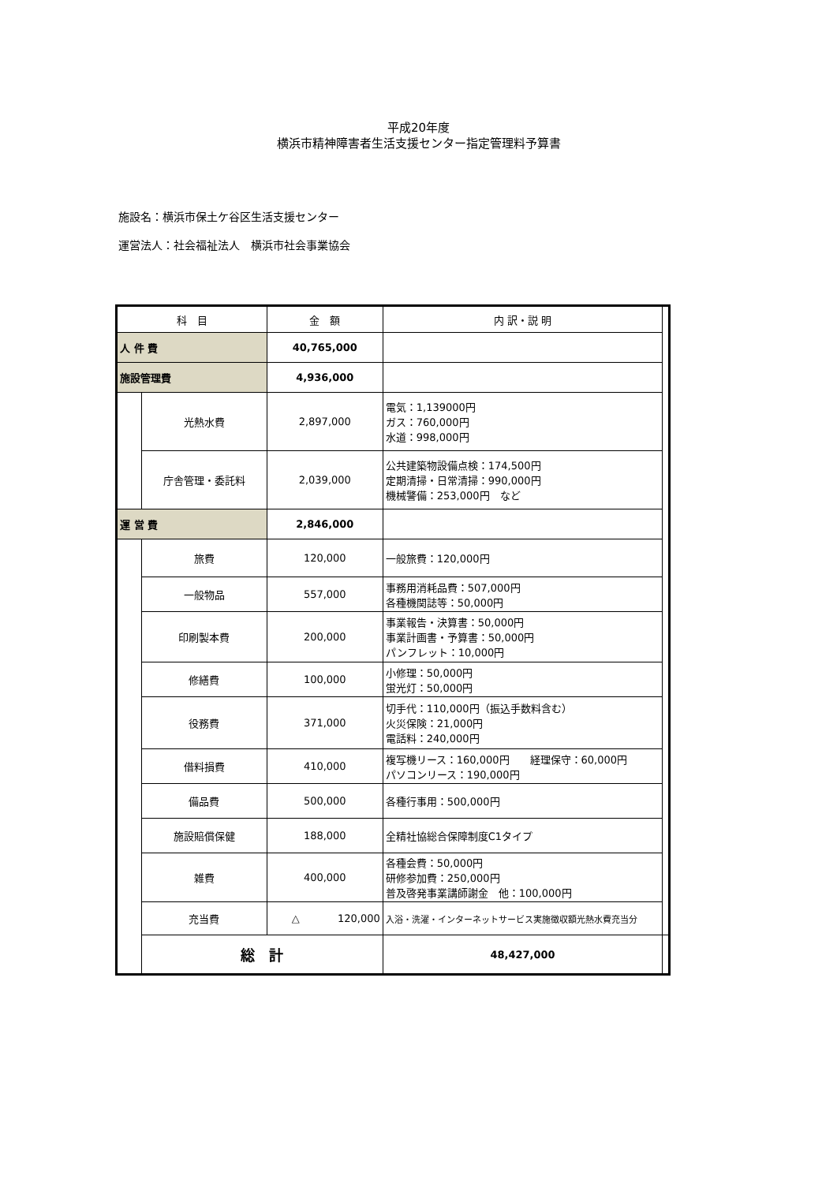平成20年度
横浜市精神障害者生活支援センター指定管理料予算書
施設名：横浜市保土ケ谷区生活支援センター
運営法人：社会福祉法人　横浜市社会事業協会
| 科 目 | | 金 額 | 内 訳・説 明 | |
| --- | --- | --- | --- | --- |
| 人 件 費 | | 40,765,000 | | |
| 施設管理費 | | 4,936,000 | | |
| | 光熱水費 | 2,897,000 | 電気：1,139000円 ガス：760,000円 水道：998,000円 | |
| | 庁舎管理・委託料 | 2,039,000 | 公共建築物設備点検：174,500円 定期清掃・日常清掃：990,000円 機械警備：253,000円 など | |
| 運 営 費 | | 2,846,000 | | |
| | 旅費 | 120,000 | 一般旅費：120,000円 | |
| | 一般物品 | 557,000 | 事務用消耗品費：507,000円 各種機関誌等：50,000円 | |
| | 印刷製本費 | 200,000 | 事業報告・決算書：50,000円 事業計画書・予算書：50,000円 パンフレット：10,000円 | |
| | 修繕費 | 100,000 | 小修理：50,000円 蛍光灯：50,000円 | |
| | 役務費 | 371,000 | 切手代：110,000円（振込手数料含む） 火災保険：21,000円 電話料：240,000円 | |
| | 借料損費 | 410,000 | 複写機リース：160,000円 経理保守：60,000円 パソコンリース：190,000円 | |
| | 備品費 | 500,000 | 各種行事用：500,000円 | |
| | 施設賠償保健 | 188,000 | 全精社協総合保障制度C1タイプ | |
| | 雑費 | 400,000 | 各種会費：50,000円 研修参加費：250,000円 普及啓発事業講師謝金 他：100,000円 | |
| | 充当費 | △ 120,000 | 入浴・洗濯・インターネットサービス実施徴収額光熱水費充当分 | |
| | 総 計 | | 48,427,000 | |